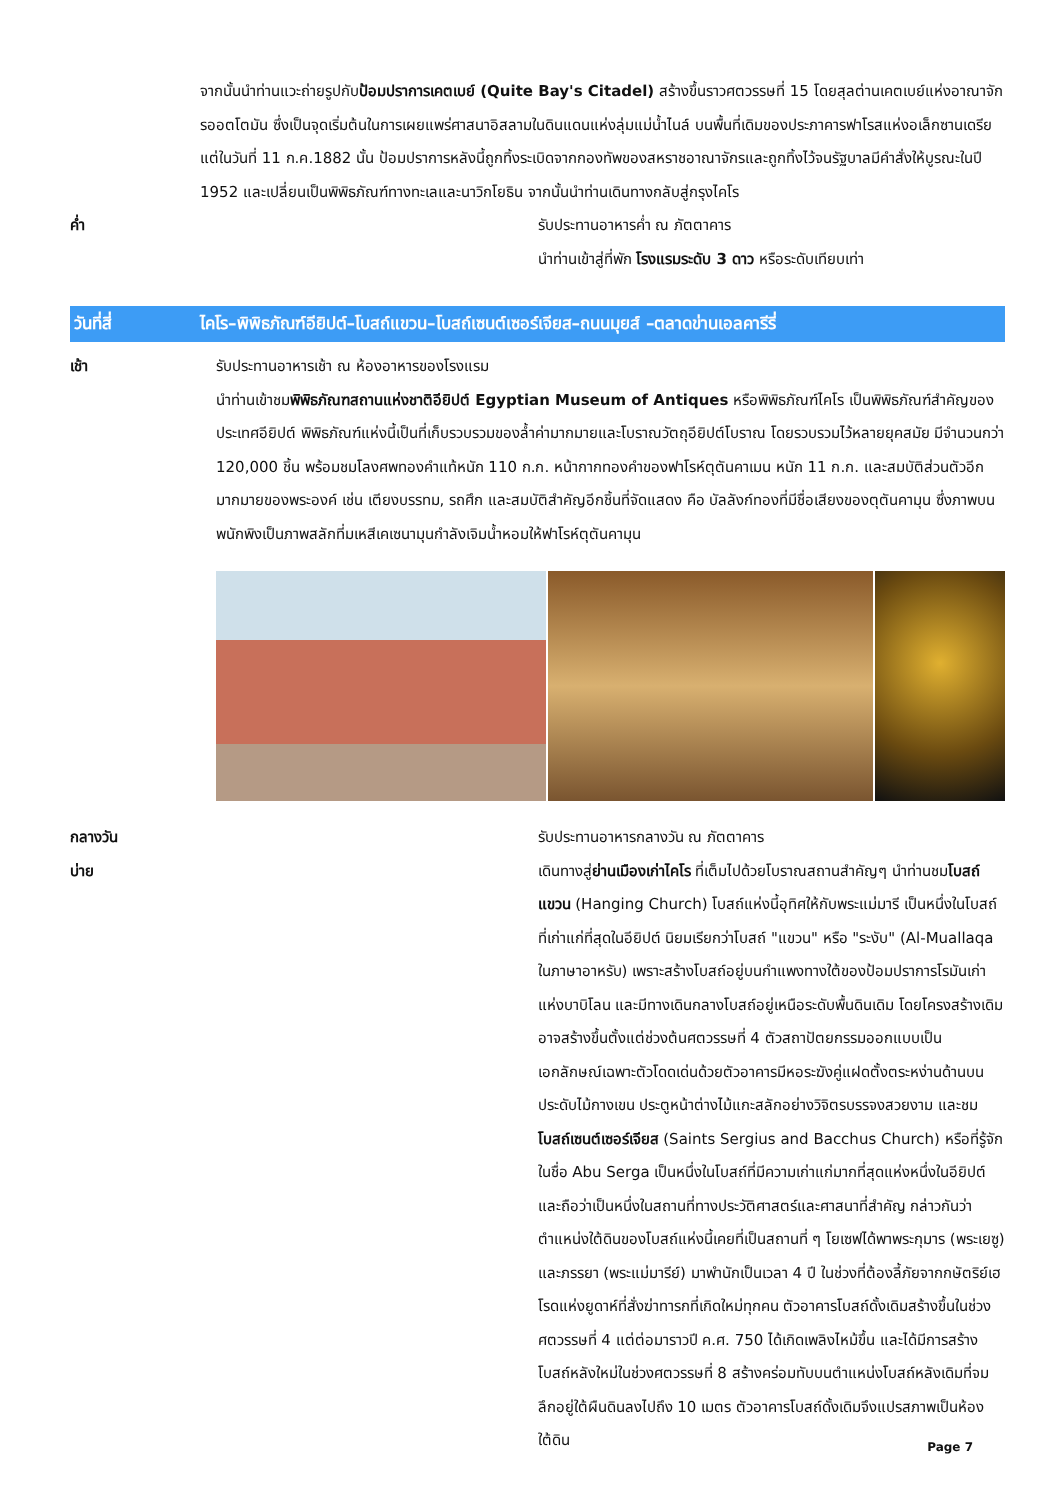จากนั้นนำท่านแวะถ่ายรูปกับป้อมปราการเคตเบย์ (Quite Bay's Citadel) สร้างขึ้นราวศตวรรษที่ 15 โดยสุลต่านเคตเบย์แห่งอาณาจักรออตโตมัน ซึ่งเป็นจุดเริ่มต้นในการเผยแพร่ศาสนาอิสลามในดินแดนแห่งลุ่มแม่น้ำไนล์ บนพื้นที่เดิมของประภาคารฟาโรสแห่งอเล็กซานเดรีย แต่ในวันที่ 11 ก.ค.1882 นั้น ป้อมปราการหลังนี้ถูกทิ้งระเบิดจากกองทัพของสหราชอาณาจักรและถูกทิ้งไว้จนรัฐบาลมีคำสั่งให้บูรณะในปี 1952 และเปลี่ยนเป็นพิพิธภัณฑ์ทางทะเลและนาวิกโยธิน จากนั้นนำท่านเดินทางกลับสู่กรุงไคโร
ค่ำ รับประทานอาหารค่ำ ณ ภัตตาคาร
นำท่านเข้าสู่ที่พัก โรงแรมระดับ 3 ดาว หรือระดับเทียบเท่า
วันที่สี่
ไคโร–พิพิธภัณฑ์อียิปต์–โบสถ์แขวน–โบสถ์เซนต์เซอร์เจียส–ถนนมุยส์ –ตลาดข่านเอลคารีรี่
เช้า รับประทานอาหารเช้า ณ ห้องอาหารของโรงแรม
นำท่านเข้าชมพิพิธภัณฑสถานแห่งชาติอียิปต์ Egyptian Museum of Antiques หรือพิพิธภัณฑ์ไคโร เป็นพิพิธภัณฑ์สำคัญของประเทศอียิปต์ พิพิธภัณฑ์แห่งนี้เป็นที่เก็บรวบรวมของล้ำค่ามากมายและโบราณวัตถุอียิปต์โบราณ โดยรวบรวมไว้หลายยุคสมัย มีจำนวนกว่า 120,000 ชิ้น พร้อมชมโลงศพทองคำแท้หนัก 110 ก.ก. หน้ากากทองคำของฟาโรห์ตุตันคาเมน หนัก 11 ก.ก. และสมบัติส่วนตัวอีกมากมายของพระองค์ เช่น เตียงบรรทม, รถศึก และสมบัติสำคัญอีกชิ้นที่จัดแสดง คือ บัลลังก์ทองที่มีชื่อเสียงของตุตันคามุน ซึ่งภาพบนพนักพิงเป็นภาพสลักที่มเหสีเคเซนามุนกำลังเจิมน้ำหอมให้ฟาโรห์ตุตันคามุน
กลางวัน
บ่าย
รับประทานอาหารกลางวัน ณ ภัตตาคาร
เดินทางสู่ย่านเมืองเก่าไคโร ที่เต็มไปด้วยโบราณสถานสำคัญๆ นำท่านชมโบสถ์แขวน (Hanging Church) โบสถ์แห่งนี้อุทิศให้กับพระแม่มารี เป็นหนึ่งในโบสถ์ที่เก่าแก่ที่สุดในอียิปต์ นิยมเรียกว่าโบสถ์ "แขวน" หรือ "ระงับ" (Al-Muallaqa ในภาษาอาหรับ) เพราะสร้างโบสถ์อยู่บนกำแพงทางใต้ของป้อมปราการโรมันเก่าแห่งบาบิโลน และมีทางเดินกลางโบสถ์อยู่เหนือระดับพื้นดินเดิม โดยโครงสร้างเดิมอาจสร้างขึ้นตั้งแต่ช่วงต้นศตวรรษที่ 4 ตัวสถาปัตยกรรมออกแบบเป็นเอกลักษณ์เฉพาะตัวโดดเด่นด้วยตัวอาคารมีหอระฆังคู่แฝดตั้งตระหง่านด้านบนประดับไม้กางเขน ประตูหน้าต่างไม้แกะสลักอย่างวิจิตรบรรจงสวยงาม และชมโบสถ์เซนต์เซอร์เจียส (Saints Sergius and Bacchus Church) หรือที่รู้จักในชื่อ Abu Serga เป็นหนึ่งในโบสถ์ที่มีความเก่าแก่มากที่สุดแห่งหนึ่งในอียิปต์ และถือว่าเป็นหนึ่งในสถานที่ทางประวัติศาสตร์และศาสนาที่สำคัญ กล่าวกันว่าตำแหน่งใต้ดินของโบสถ์แห่งนี้เคยที่เป็นสถานที่ ๆ โยเซฟได้พาพระกุมาร (พระเยซู) และภรรยา (พระแม่มารีย์) มาพำนักเป็นเวลา 4 ปี ในช่วงที่ต้องลี้ภัยจากกษัตริย์เฮโรดแห่งยูดาห์ที่สั่งฆ่าทารกที่เกิดใหม่ทุกคน ตัวอาคารโบสถ์ดั้งเดิมสร้างขึ้นในช่วงศตวรรษที่ 4 แต่ต่อมาราวปี ค.ศ. 750 ได้เกิดเพลิงไหม้ขึ้น และได้มีการสร้างโบสถ์หลังใหม่ในช่วงศตวรรษที่ 8 สร้างคร่อมทับบนตำแหน่งโบสถ์หลังเดิมที่จมลึกอยู่ใต้ผืนดินลงไปถึง 10 เมตร ตัวอาคารโบสถ์ดั้งเดิมจึงแปรสภาพเป็นห้องใต้ดิน
Page 7